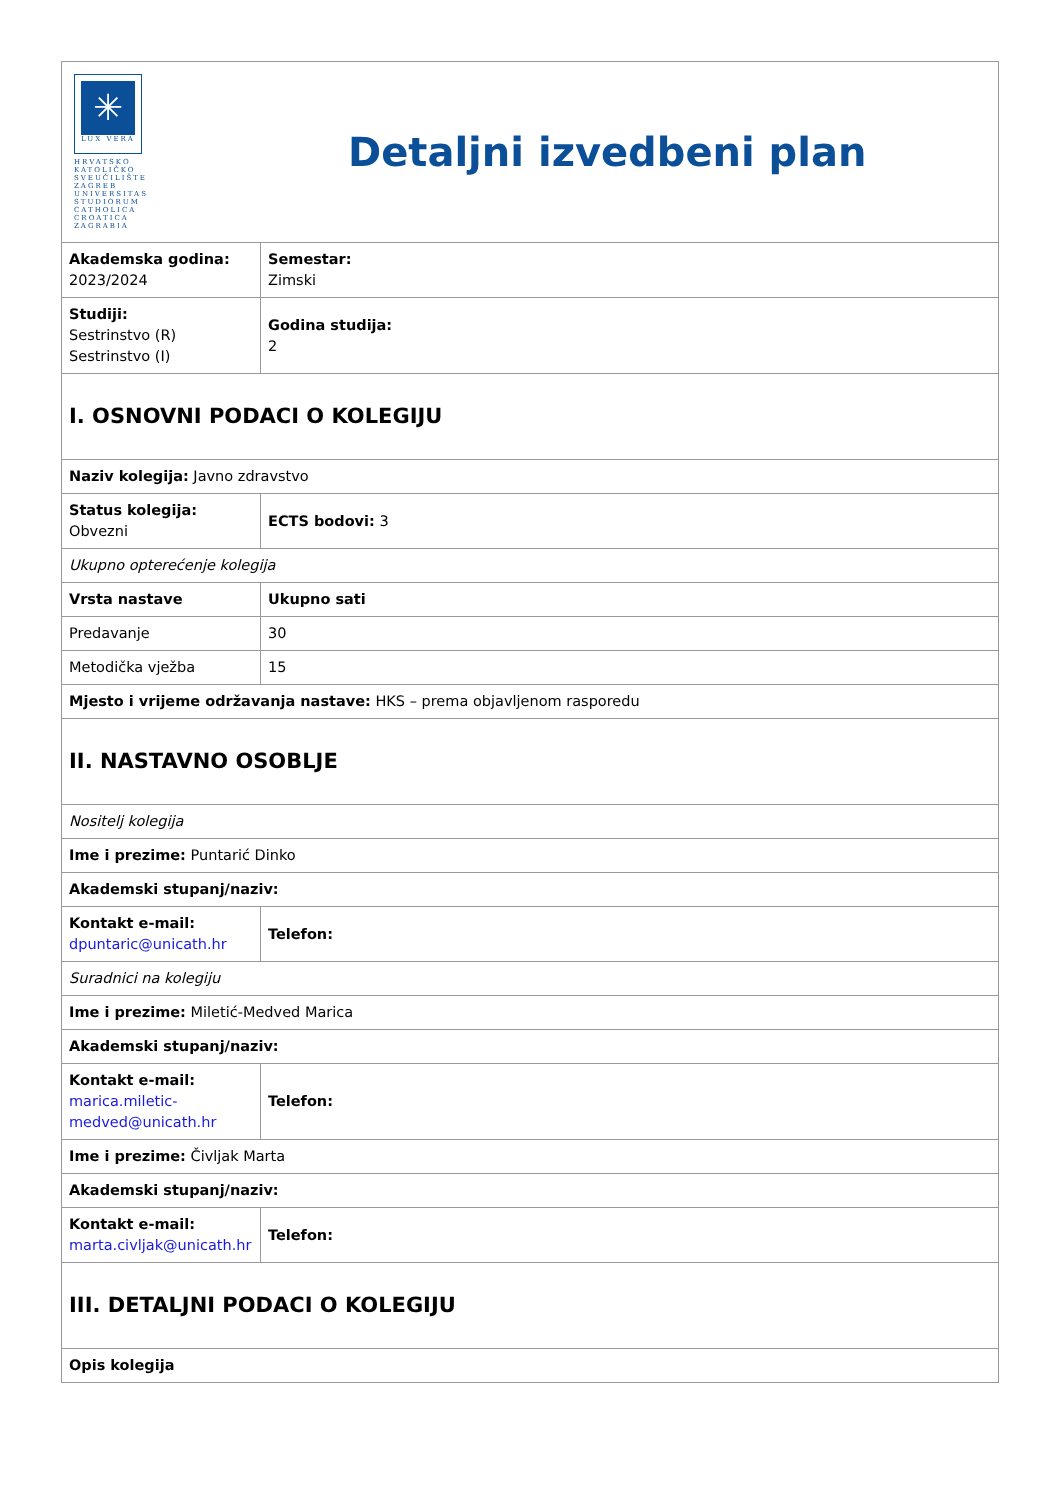| ✳ LUX VERA HRVATSKO KATOLIČKO SVEUČILIŠTE ZAGREB UNIVERSITAS STUDIORUM CATHOLICA CROATICA ZAGRABIA Detaljni izvedbeni plan | |
| Akademska godina: 2023/2024 | Semestar: Zimski |
| Studiji: Sestrinstvo (R) Sestrinstvo (I) | Godina studija: 2 |
| I. OSNOVNI PODACI O KOLEGIJU | |
| Naziv kolegija: Javno zdravstvo | |
| Status kolegija: Obvezni | ECTS bodovi: 3 |
| Ukupno opterećenje kolegija | |
| Vrsta nastave | Ukupno sati |
| Predavanje | 30 |
| Metodička vježba | 15 |
| Mjesto i vrijeme održavanja nastave: HKS – prema objavljenom rasporedu | |
| II. NASTAVNO OSOBLJE | |
| Nositelj kolegija | |
| Ime i prezime: Puntarić Dinko | |
| Akademski stupanj/naziv: | |
| Kontakt e-mail: dpuntaric@unicath.hr | Telefon: |
| Suradnici na kolegiju | |
| Ime i prezime: Miletić-Medved Marica | |
| Akademski stupanj/naziv: | |
| Kontakt e-mail: marica.miletic- medved@unicath.hr | Telefon: |
| Ime i prezime: Čivljak Marta | |
| Akademski stupanj/naziv: | |
| Kontakt e-mail: marta.civljak@unicath.hr | Telefon: |
| III. DETALJNI PODACI O KOLEGIJU | |
| Opis kolegija | |